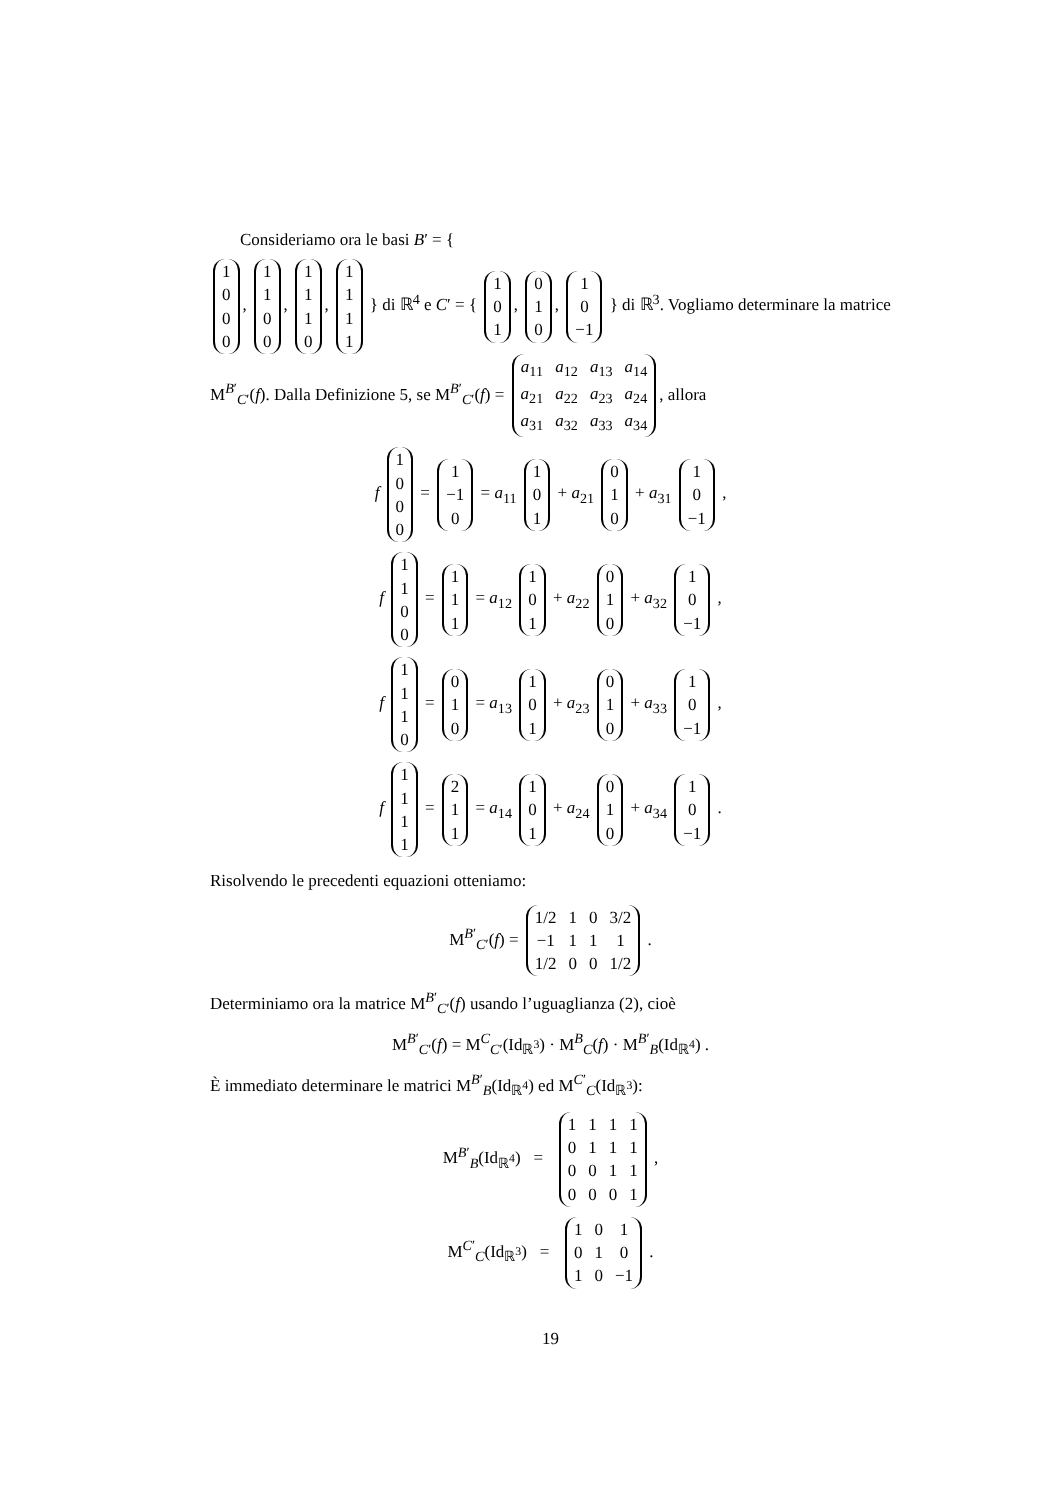Consideriamo ora le basi B′ = {
| 1 |
| 0 |
| 0 |
| 0 |
,
| 1 |
| 1 |
| 0 |
| 0 |
,
| 1 |
| 1 |
| 1 |
| 0 |
,
| 1 |
| 1 |
| 1 |
| 1 |
} di ℝ<sup>4</sup> e C′ = {
| 1 |
| 0 |
| 1 |
,
| 0 |
| 1 |
| 0 |
,
| 1 |
| 0 |
| −1 |
} di ℝ<sup>3</sup>. Vogliamo determinare la matrice M<sup>B′</sup><sub>C′</sub>(f). Dalla Definizione 5, se M<sup>B′</sup><sub>C′</sub>(f) =
| a<sub>11</sub> | a<sub>12</sub> | a<sub>13</sub> | a<sub>14</sub> |
| a<sub>21</sub> | a<sub>22</sub> | a<sub>23</sub> | a<sub>24</sub> |
| a<sub>31</sub> | a<sub>32</sub> | a<sub>33</sub> | a<sub>34</sub> |
, allora
f
| 1 |
| 0 |
| 0 |
| 0 |
=
| 1 |
| −1 |
| 0 |
= a<sub>11</sub>
| 1 |
| 0 |
| 1 |
+ a<sub>21</sub>
| 0 |
| 1 |
| 0 |
+ a<sub>31</sub>
| 1 |
| 0 |
| −1 |
,
f
| 1 |
| 1 |
| 0 |
| 0 |
=
| 1 |
| 1 |
| 1 |
= a<sub>12</sub>
| 1 |
| 0 |
| 1 |
+ a<sub>22</sub>
| 0 |
| 1 |
| 0 |
+ a<sub>32</sub>
| 1 |
| 0 |
| −1 |
,
f
| 1 |
| 1 |
| 1 |
| 0 |
=
| 0 |
| 1 |
| 0 |
= a<sub>13</sub>
| 1 |
| 0 |
| 1 |
+ a<sub>23</sub>
| 0 |
| 1 |
| 0 |
+ a<sub>33</sub>
| 1 |
| 0 |
| −1 |
,
f
| 1 |
| 1 |
| 1 |
| 1 |
=
| 2 |
| 1 |
| 1 |
= a<sub>14</sub>
| 1 |
| 0 |
| 1 |
+ a<sub>24</sub>
| 0 |
| 1 |
| 0 |
+ a<sub>34</sub>
| 1 |
| 0 |
| −1 |
.
Risolvendo le precedenti equazioni otteniamo:
M<sup>B′</sup><sub>C′</sub>(f) =
| 1/2 | 1 | 0 | 3/2 |
| −1 | 1 | 1 | 1 |
| 1/2 | 0 | 0 | 1/2 |
.
Determiniamo ora la matrice M<sup>B′</sup><sub>C′</sub>(f) usando l’uguaglianza (2), cioè
M<sup>B′</sup><sub>C′</sub>(f) = M<sup>C</sup><sub>C′</sub>(Id<sub>ℝ<sup>3</sup></sub>) · M<sup>B</sup><sub>C</sub>(f) · M<sup>B′</sup><sub>B</sub>(Id<sub>ℝ<sup>4</sup></sub>) .
È immediato determinare le matrici M<sup>B′</sup><sub>B</sub>(Id<sub>ℝ<sup>4</sup></sub>) ed M<sup>C′</sup><sub>C</sub>(Id<sub>ℝ<sup>3</sup></sub>):
M<sup>B′</sup><sub>B</sub>(Id<sub>ℝ<sup>4</sup></sub>) =
| 1 | 1 | 1 | 1 |
| 0 | 1 | 1 | 1 |
| 0 | 0 | 1 | 1 |
| 0 | 0 | 0 | 1 |
,
M<sup>C′</sup><sub>C</sub>(Id<sub>ℝ<sup>3</sup></sub>) =
| 1 | 0 | 1 |
| 0 | 1 | 0 |
| 1 | 0 | −1 |
.
19